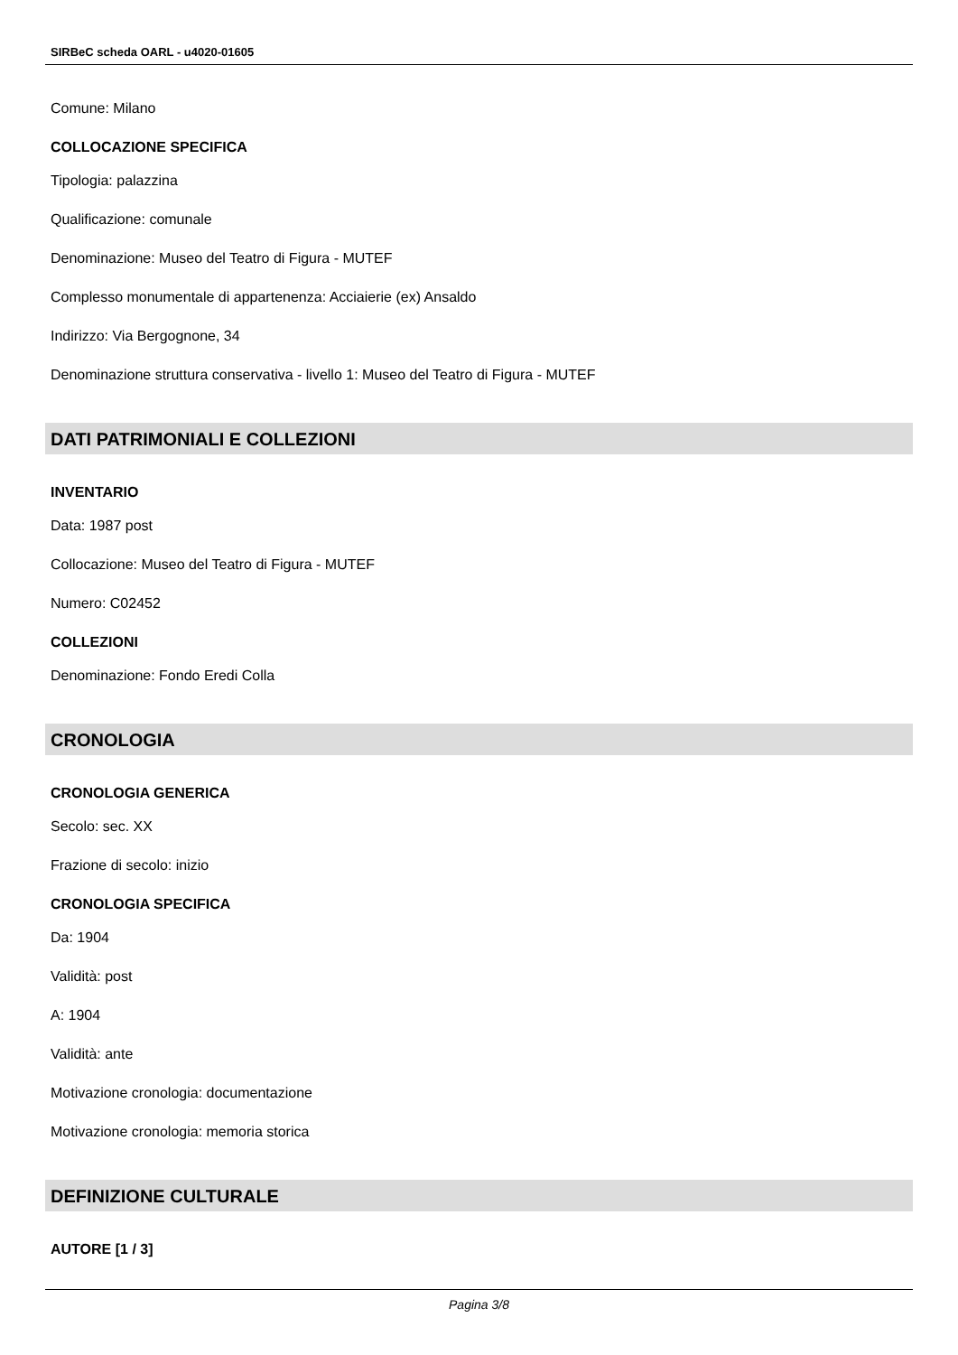SIRBeC scheda OARL - u4020-01605
Comune: Milano
COLLOCAZIONE SPECIFICA
Tipologia: palazzina
Qualificazione: comunale
Denominazione: Museo del Teatro di Figura - MUTEF
Complesso monumentale di appartenenza: Acciaierie (ex) Ansaldo
Indirizzo: Via Bergognone, 34
Denominazione struttura conservativa - livello 1: Museo del Teatro di Figura - MUTEF
DATI PATRIMONIALI E COLLEZIONI
INVENTARIO
Data: 1987 post
Collocazione: Museo del Teatro di Figura - MUTEF
Numero: C02452
COLLEZIONI
Denominazione: Fondo Eredi Colla
CRONOLOGIA
CRONOLOGIA GENERICA
Secolo: sec. XX
Frazione di secolo: inizio
CRONOLOGIA SPECIFICA
Da: 1904
Validità: post
A: 1904
Validità: ante
Motivazione cronologia: documentazione
Motivazione cronologia: memoria storica
DEFINIZIONE CULTURALE
AUTORE [1 / 3]
Pagina 3/8